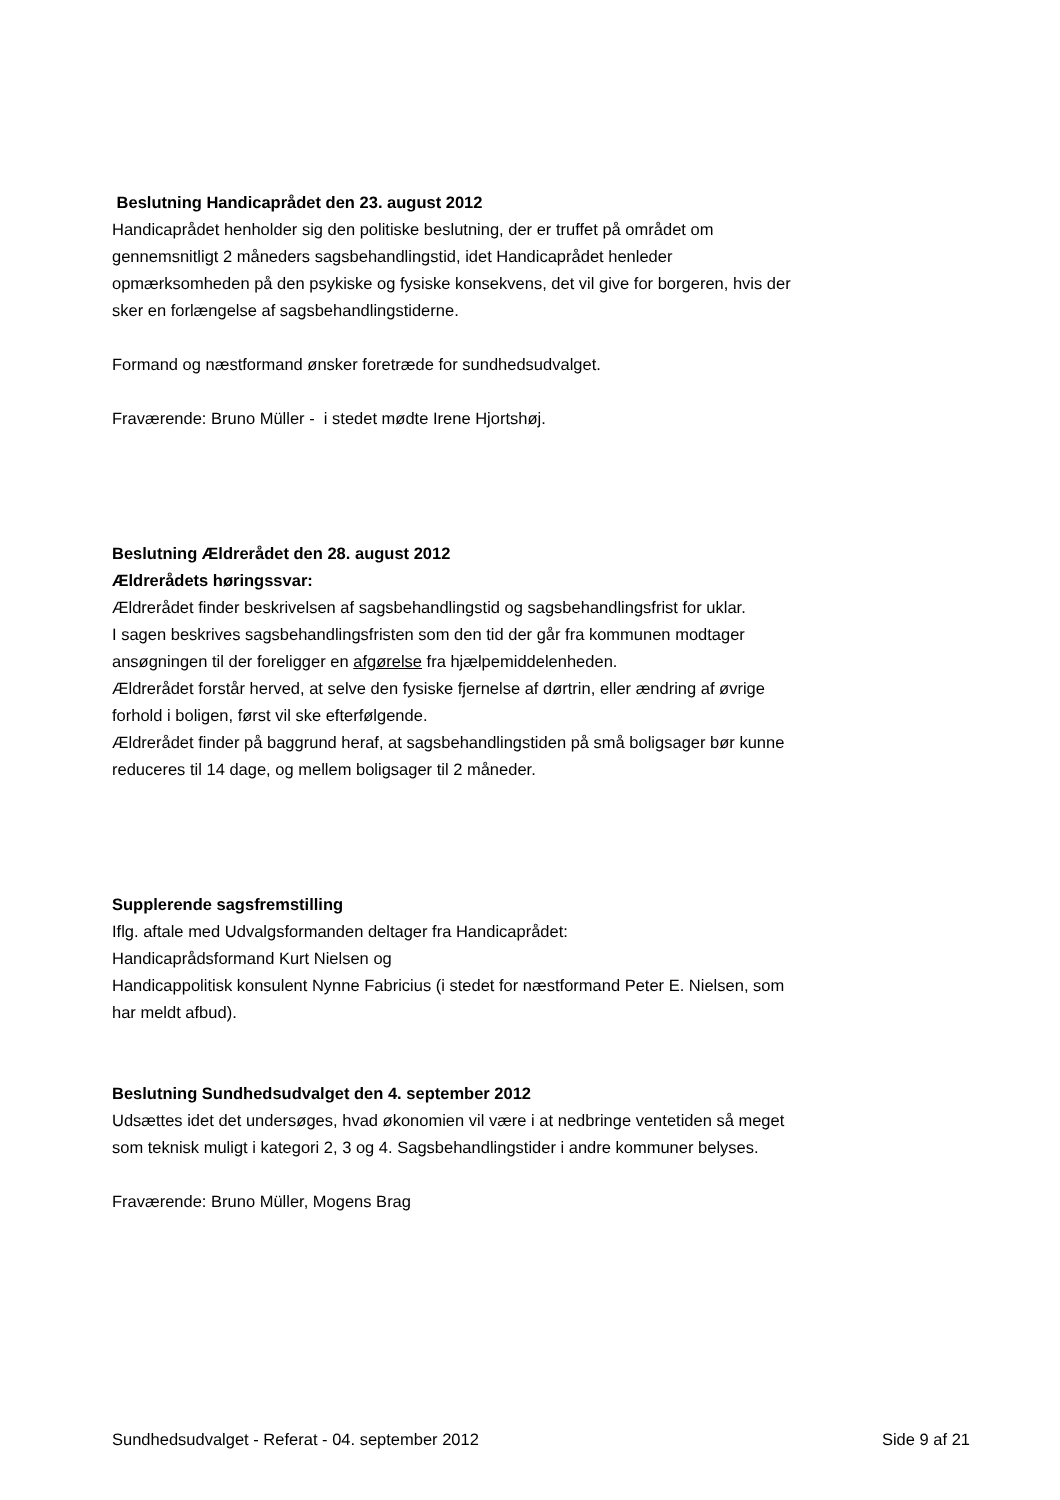Beslutning Handicaprådet den 23. august 2012
Handicaprådet henholder sig den politiske beslutning, der er truffet på området om gennemsnitligt 2 måneders sagsbehandlingstid, idet Handicaprådet henleder opmærksomheden på den psykiske og fysiske konsekvens, det vil give for borgeren, hvis der sker en forlængelse af sagsbehandlingstiderne.
Formand og næstformand ønsker foretræde for sundhedsudvalget.
Fraværende: Bruno Müller - i stedet mødte Irene Hjortshøj.
Beslutning Ældrerådet den 28. august 2012
Ældrerådets høringssvar:
Ældrerådet finder beskrivelsen af sagsbehandlingstid og sagsbehandlingsfrist for uklar.
I sagen beskrives sagsbehandlingsfristen som den tid der går fra kommunen modtager ansøgningen til der foreligger en afgørelse fra hjælpemiddelenheden.
Ældrerådet forstår herved, at selve den fysiske fjernelse af dørtrin, eller ændring af øvrige forhold i boligen, først vil ske efterfølgende.
Ældrerådet finder på baggrund heraf, at sagsbehandlingstiden på små boligsager bør kunne reduceres til 14 dage, og mellem boligsager til 2 måneder.
Supplerende sagsfremstilling
Iflg. aftale med Udvalgsformanden deltager fra Handicaprådet:
Handicaprådsformand Kurt Nielsen og
Handicappolitisk konsulent Nynne Fabricius (i stedet for næstformand Peter E. Nielsen, som har meldt afbud).
Beslutning Sundhedsudvalget den 4. september 2012
Udsættes idet det undersøges, hvad økonomien vil være i at nedbringe ventetiden så meget som teknisk muligt i kategori 2, 3 og 4. Sagsbehandlingstider i andre kommuner belyses.
Fraværende: Bruno Müller, Mogens Brag
Sundhedsudvalget - Referat - 04. september 2012 Side 9 af 21